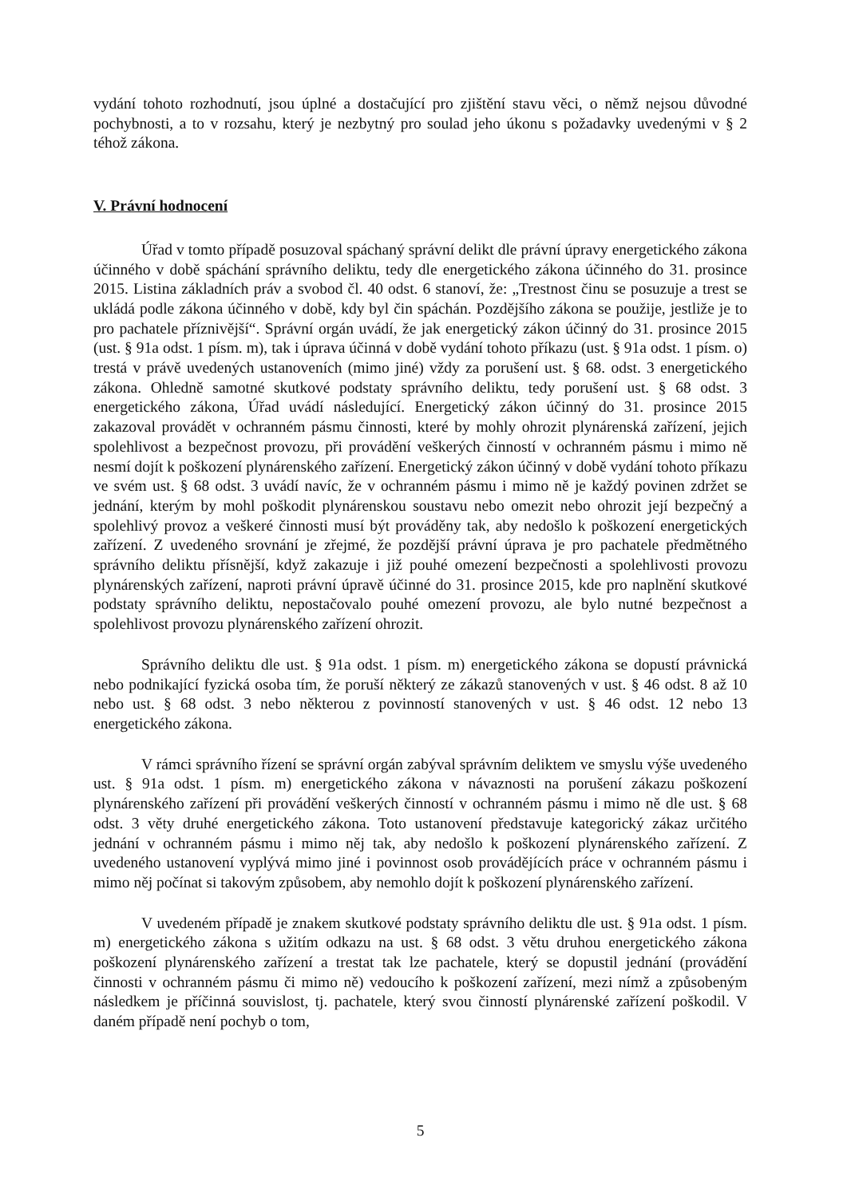vydání tohoto rozhodnutí, jsou úplné a dostačující pro zjištění stavu věci, o němž nejsou důvodné pochybnosti, a to v rozsahu, který je nezbytný pro soulad jeho úkonu s požadavky uvedenými v § 2 téhož zákona.
V. Právní hodnocení
Úřad v tomto případě posuzoval spáchaný správní delikt dle právní úpravy energetického zákona účinného v době spáchání správního deliktu, tedy dle energetického zákona účinného do 31. prosince 2015. Listina základních práv a svobod čl. 40 odst. 6 stanoví, že: „Trestnost činu se posuzuje a trest se ukládá podle zákona účinného v době, kdy byl čin spáchán. Pozdějšího zákona se použije, jestliže je to pro pachatele příznivější“. Správní orgán uvádí, že jak energetický zákon účinný do 31. prosince 2015 (ust. § 91a odst. 1 písm. m), tak i úprava účinná v době vydání tohoto příkazu (ust. § 91a odst. 1 písm. o) trestá v právě uvedených ustanoveních (mimo jiné) vždy za porušení ust. § 68. odst. 3 energetického zákona. Ohledně samotné skutkové podstaty správního deliktu, tedy porušení ust. § 68 odst. 3 energetického zákona, Úřad uvádí následující. Energetický zákon účinný do 31. prosince 2015 zakazoval provádět v ochranném pásmu činnosti, které by mohly ohrozit plynárenská zařízení, jejich spolehlivost a bezpečnost provozu, při provádění veškerých činností v ochranném pásmu i mimo ně nesmí dojít k poškození plynárenského zařízení. Energetický zákon účinný v době vydání tohoto příkazu ve svém ust. § 68 odst. 3 uvádí navíc, že v ochranném pásmu i mimo ně je každý povinen zdržet se jednání, kterým by mohl poškodit plynárenskou soustavu nebo omezit nebo ohrozit její bezpečný a spolehlivý provoz a veškeré činnosti musí být prováděny tak, aby nedošlo k poškození energetických zařízení. Z uvedeného srovnání je zřejmé, že pozdější právní úprava je pro pachatele předmětného správního deliktu přísnější, když zakazuje i již pouhé omezení bezpečnosti a spolehlivosti provozu plynárenských zařízení, naproti právní úpravě účinné do 31. prosince 2015, kde pro naplnění skutkové podstaty správního deliktu, nepostačovalo pouhé omezení provozu, ale bylo nutné bezpečnost a spolehlivost provozu plynárenského zařízení ohrozit.
Správního deliktu dle ust. § 91a odst. 1 písm. m) energetického zákona se dopustí právnická nebo podnikající fyzická osoba tím, že poruší některý ze zákazů stanovených v ust. § 46 odst. 8 až 10 nebo ust. § 68 odst. 3 nebo některou z povinností stanovených v ust. § 46 odst. 12 nebo 13 energetického zákona.
V rámci správního řízení se správní orgán zabýval správním deliktem ve smyslu výše uvedeného ust. § 91a odst. 1 písm. m) energetického zákona v návaznosti na porušení zákazu poškození plynárenského zařízení při provádění veškerých činností v ochranném pásmu i mimo ně dle ust. § 68 odst. 3 věty druhé energetického zákona. Toto ustanovení představuje kategorický zákaz určitého jednání v ochranném pásmu i mimo něj tak, aby nedošlo k poškození plynárenského zařízení. Z uvedeného ustanovení vyplývá mimo jiné i povinnost osob provádějících práce v ochranném pásmu i mimo něj počínat si takovým způsobem, aby nemohlo dojít k poškození plynárenského zařízení.
V uvedeném případě je znakem skutkové podstaty správního deliktu dle ust. § 91a odst. 1 písm. m) energetického zákona s užitím odkazu na ust. § 68 odst. 3 větu druhou energetického zákona poškození plynárenského zařízení a trestat tak lze pachatele, který se dopustil jednání (provádění činnosti v ochranném pásmu či mimo ně) vedoucího k poškození zařízení, mezi nímž a způsobeným následkem je příčinná souvislost, tj. pachatele, který svou činností plynárenské zařízení poškodil. V daném případě není pochyb o tom,
5